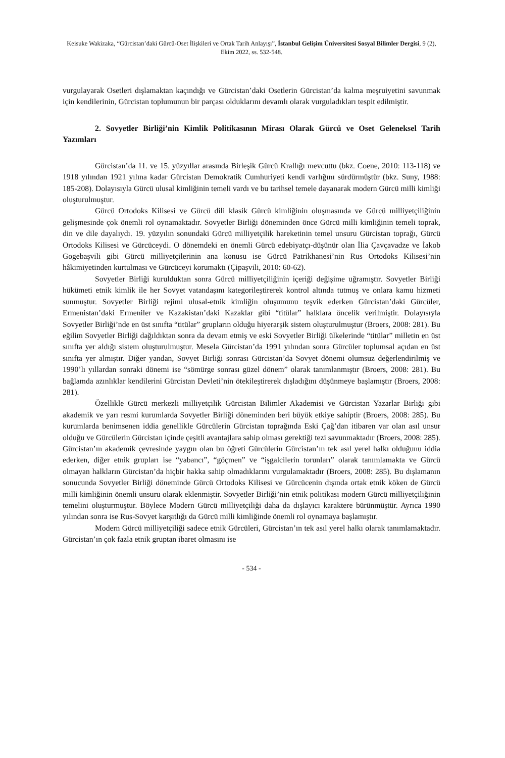Keisuke Wakizaka, “Gürcistan’daki Gürcü-Oset İlişkileri ve Ortak Tarih Anlayışı”, İstanbul Gelişim Üniversitesi Sosyal Bilimler Dergisi, 9 (2), Ekim 2022, ss. 532-548.
vurgulayarak Osetleri dışlamaktan kaçındığı ve Gürcistan’daki Osetlerin Gürcistan’da kalma meşruiyetini savunmak için kendilerinin, Gürcistan toplumunun bir parçası olduklarını devamlı olarak vurguladıkları tespit edilmiştir.
2. Sovyetler Birliği’nin Kimlik Politikasının Mirası Olarak Gürcü ve Oset Geleneksel Tarih Yazımları
Gürcistan’da 11. ve 15. yüzyıllar arasında Birleşik Gürcü Krallığı mevcuttu (bkz. Coene, 2010: 113-118) ve 1918 yılından 1921 yılına kadar Gürcistan Demokratik Cumhuriyeti kendi varlığını sürdürmüştür (bkz. Suny, 1988: 185-208). Dolayısıyla Gürcü ulusal kimliğinin temeli vardı ve bu tarihsel temele dayanarak modern Gürcü milli kimliği oluşturulmuştur.
Gürcü Ortodoks Kilisesi ve Gürcü dili klasik Gürcü kimliğinin oluşmasında ve Gürcü milliyetçiliğinin gelişmesinde çok önemli rol oynamaktadır. Sovyetler Birliği döneminden önce Gürcü milli kimliğinin temeli toprak, din ve dile dayalıydı. 19. yüzyılın sonundaki Gürcü milliyetçilik hareketinin temel unsuru Gürcistan toprağı, Gürcü Ortodoks Kilisesi ve Gürcüceydi. O dönemdeki en önemli Gürcü edebiyatçı-düşünür olan İlia Çavçavadze ve İakob Gogebaşvili gibi Gürcü milliyetçilerinin ana konusu ise Gürcü Patrikhanesi’nin Rus Ortodoks Kilisesi’nin hâkimiyetinden kurtulması ve Gürcüceyi korumaktı (Çipaşvili, 2010: 60-62).
Sovyetler Birliği kurulduktan sonra Gürcü milliyetçiliğinin içeriği değişime uğramıştır. Sovyetler Birliği hükümeti etnik kimlik ile her Sovyet vatandaşını kategorileştirerek kontrol altında tutmuş ve onlara kamu hizmeti sunmuştur. Sovyetler Birliği rejimi ulusal-etnik kimliğin oluşumunu teşvik ederken Gürcistan’daki Gürcüler, Ermenistan’daki Ermeniler ve Kazakistan’daki Kazaklar gibi “titülar” halklara öncelik verilmiştir. Dolayısıyla Sovyetler Birliği’nde en üst sınıfta “titülar” grupların olduğu hiyerarşik sistem oluşturulmuştur (Broers, 2008: 281). Bu eğilim Sovyetler Birliği dağıldıktan sonra da devam etmiş ve eski Sovyetler Birliği ülkelerinde “titülar” milletin en üst sınıfta yer aldığı sistem oluşturulmuştur. Mesela Gürcistan’da 1991 yılından sonra Gürcüler toplumsal açıdan en üst sınıfta yer almıştır. Diğer yandan, Sovyet Birliği sonrası Gürcistan’da Sovyet dönemi olumsuz değerlendirilmiş ve 1990’lı yıllardan sonraki dönemi ise “sömürge sonrası güzel dönem” olarak tanımlanmıştır (Broers, 2008: 281). Bu bağlamda azınlıklar kendilerini Gürcistan Devleti’nin ötekileştirerek dışladığını düşünmeye başlamıştır (Broers, 2008: 281).
Özellikle Gürcü merkezli milliyetçilik Gürcistan Bilimler Akademisi ve Gürcistan Yazarlar Birliği gibi akademik ve yarı resmi kurumlarda Sovyetler Birliği döneminden beri büyük etkiye sahiptir (Broers, 2008: 285). Bu kurumlarda benimsenen iddia genellikle Gürcülerin Gürcistan toprağında Eski Çağ’dan itibaren var olan asıl unsur olduğu ve Gürcülerin Gürcistan içinde çeşitli avantajlara sahip olması gerektiği tezi savunmaktadır (Broers, 2008: 285). Gürcistan’ın akademik çevresinde yaygın olan bu öğreti Gürcülerin Gürcistan’ın tek asıl yerel halkı olduğunu iddia ederken, diğer etnik grupları ise “yabancı”, “göçmen” ve “işgalcilerin torunları” olarak tanımlamakta ve Gürcü olmayan halkların Gürcistan’da hiçbir hakka sahip olmadıklarını vurgulamaktadır (Broers, 2008: 285). Bu dışlamanın sonucunda Sovyetler Birliği döneminde Gürcü Ortodoks Kilisesi ve Gürcücenin dışında ortak etnik köken de Gürcü milli kimliğinin önemli unsuru olarak eklenmiştir. Sovyetler Birliği’nin etnik politikası modern Gürcü milliyetçiliğinin temelini oluşturmuştur. Böylece Modern Gürcü milliyetçiliği daha da dışlayıcı karaktere bürünmüştür. Ayrıca 1990 yılından sonra ise Rus-Sovyet karşıtlığı da Gürcü milli kimliğinde önemli rol oynamaya başlamıştır.
Modern Gürcü milliyetçiliği sadece etnik Gürcüleri, Gürcistan’ın tek asıl yerel halkı olarak tanımlamaktadır. Gürcistan’ın çok fazla etnik gruptan ibaret olmasını ise
- 534 -